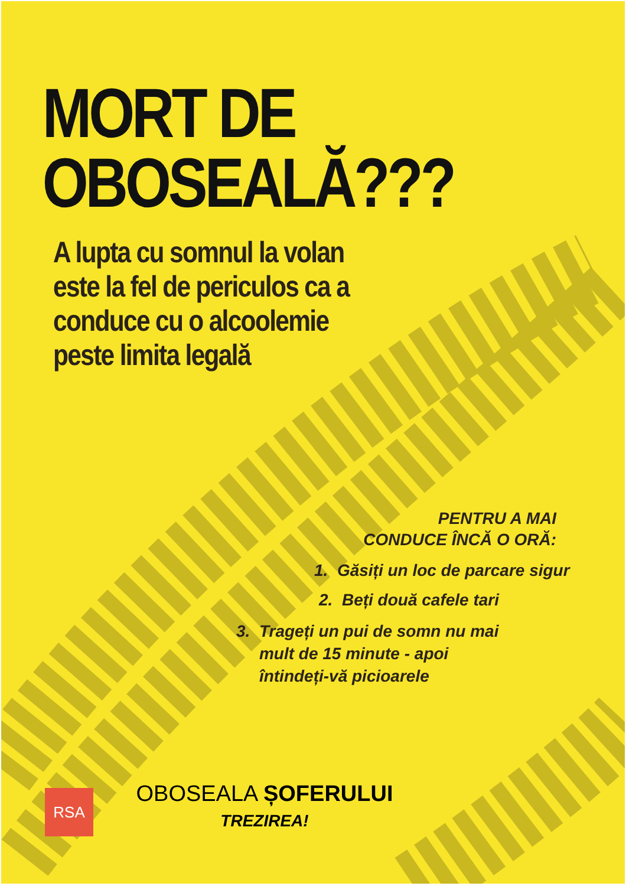MORT DE
OBOSEALĂ???
A lupta cu somnul la volan
este la fel de periculos ca a
conduce cu o alcoolemie
peste limita legală
PENTRU A MAI
CONDUCE ÎNCĂ O ORĂ:
1. Găsiți un loc de parcare sigur
2. Beți două cafele tari
3. Trageți un pui de somn nu mai
mult de 15 minute - apoi
întindeți-vă picioarele
RSA
OBOSEALA ȘOFERULUI
TREZIREA!